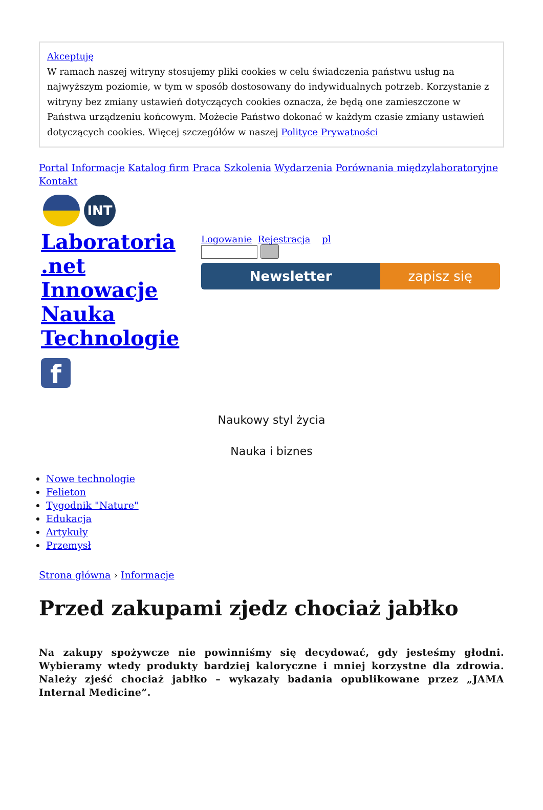Akceptuję
W ramach naszej witryny stosujemy pliki cookies w celu świadczenia państwu usług na najwyższym poziomie, w tym w sposób dostosowany do indywidualnych potrzeb. Korzystanie z witryny bez zmiany ustawień dotyczących cookies oznacza, że będą one zamieszczone w Państwa urządzeniu końcowym. Możecie Państwo dokonać w każdym czasie zmiany ustawień dotyczących cookies. Więcej szczegółów w naszej Polityce Prywatności
Portal Informacje Katalog firm Praca Szkolenia Wydarzenia Porównania międzylaboratoryjne Kontakt
INT
Laboratoria .net Innowacje Nauka Technologie
f
Logowanie Rejestracja pl
Newsletter zapisz się
Naukowy styl życia
Nauka i biznes
Nowe technologie
Felieton
Tygodnik "Nature"
Edukacja
Artykuły
Przemysł
Strona główna › Informacje
Przed zakupami zjedz chociaż jabłko
Na zakupy spożywcze nie powinniśmy się decydować, gdy jesteśmy głodni. Wybieramy wtedy produkty bardziej kaloryczne i mniej korzystne dla zdrowia. Należy zjeść chociaż jabłko – wykazały badania opublikowane przez „JAMA Internal Medicine”.